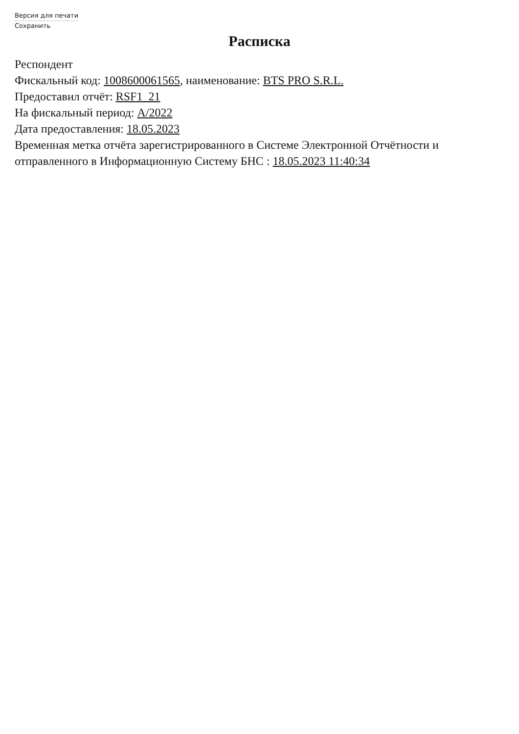Версия для печати
Сохранить
Расписка
Респондент
Фискальный код: 1008600061565, наименование: BTS PRO S.R.L.
Предоставил отчёт: RSF1_21
На фискальный период: A/2022
Дата предоставления: 18.05.2023
Временная метка отчёта зарегистрированного в Системе Электронной Отчётности и отправленного в Информационную Систему БНС : 18.05.2023 11:40:34